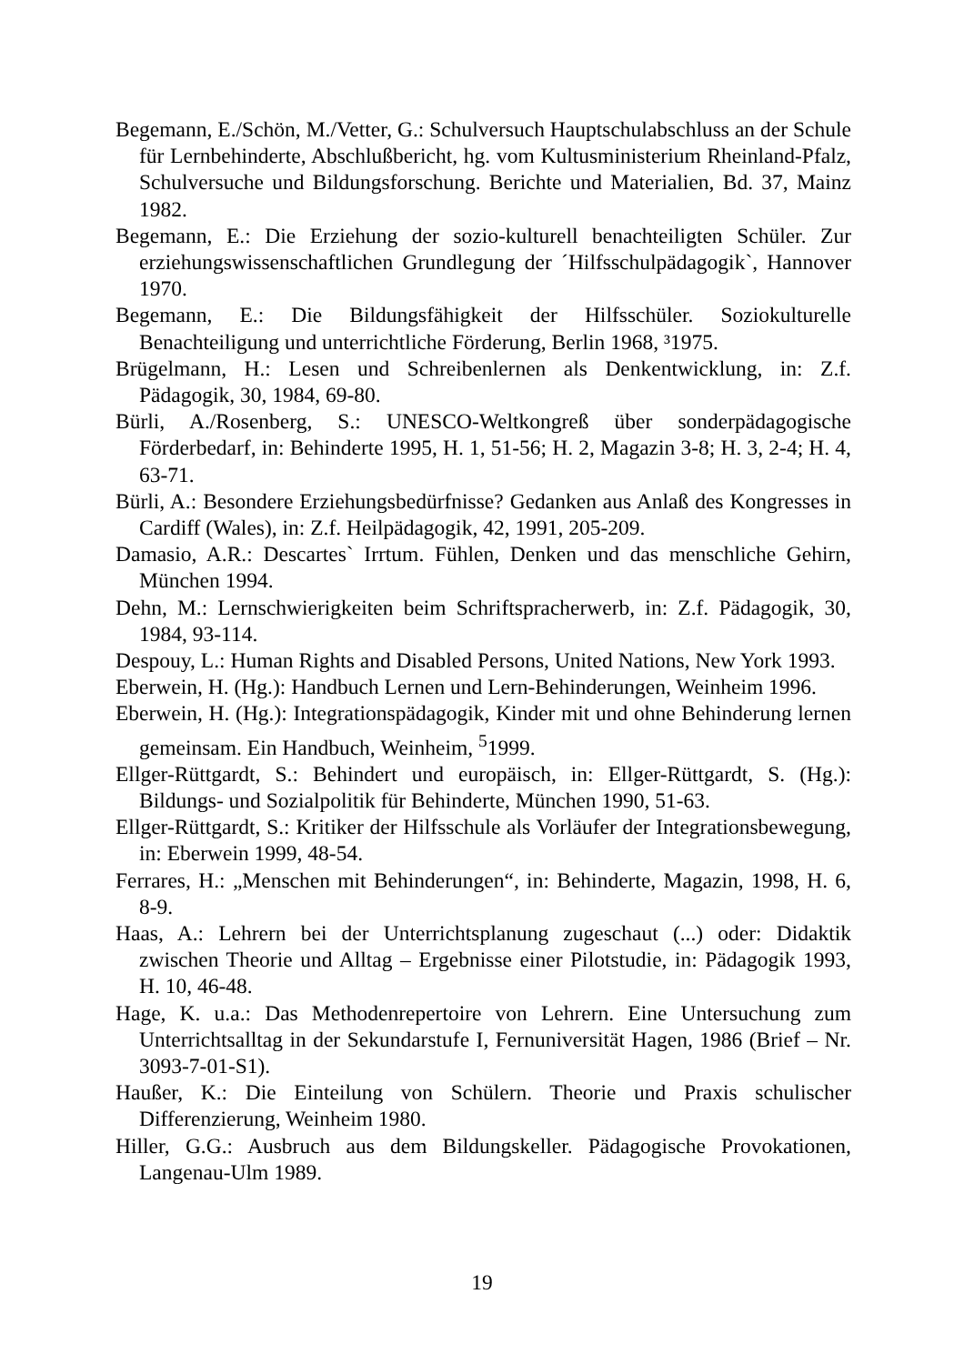Begemann, E./Schön, M./Vetter, G.: Schulversuch Hauptschulabschluss an der Schule für Lernbehinderte, Abschlußbericht, hg. vom Kultusministerium Rheinland-Pfalz, Schulversuche und Bildungsforschung. Berichte und Materialien, Bd. 37, Mainz 1982.
Begemann, E.: Die Erziehung der sozio-kulturell benachteiligten Schüler. Zur erziehungswissenschaftlichen Grundlegung der ´Hilfsschulpädagogik`, Hannover 1970.
Begemann, E.: Die Bildungsfähigkeit der Hilfsschüler. Soziokulturelle Benachteiligung und unterrichtliche Förderung, Berlin 1968, ³1975.
Brügelmann, H.: Lesen und Schreibenlernen als Denkentwicklung, in: Z.f. Pädagogik, 30, 1984, 69-80.
Bürli, A./Rosenberg, S.: UNESCO-Weltkongreß über sonderpädagogische Förderbedarf, in: Behinderte 1995, H. 1, 51-56; H. 2, Magazin 3-8; H. 3, 2-4; H. 4, 63-71.
Bürli, A.: Besondere Erziehungsbedürfnisse? Gedanken aus Anlaß des Kongresses in Cardiff (Wales), in: Z.f. Heilpädagogik, 42, 1991, 205-209.
Damasio, A.R.: Descartes` Irrtum. Fühlen, Denken und das menschliche Gehirn, München 1994.
Dehn, M.: Lernschwierigkeiten beim Schriftspracherwerb, in: Z.f. Pädagogik, 30, 1984, 93-114.
Despouy, L.: Human Rights and Disabled Persons, United Nations, New York 1993.
Eberwein, H. (Hg.): Handbuch Lernen und Lern-Behinderungen, Weinheim 1996.
Eberwein, H. (Hg.): Integrationspädagogik, Kinder mit und ohne Behinderung lernen gemeinsam. Ein Handbuch, Weinheim, <sup>5</sup>1999.
Ellger-Rüttgardt, S.: Behindert und europäisch, in: Ellger-Rüttgardt, S. (Hg.): Bildungs- und Sozialpolitik für Behinderte, München 1990, 51-63.
Ellger-Rüttgardt, S.: Kritiker der Hilfsschule als Vorläufer der Integrationsbewegung, in: Eberwein 1999, 48-54.
Ferrares, H.: „Menschen mit Behinderungen“, in: Behinderte, Magazin, 1998, H. 6, 8-9.
Haas, A.: Lehrern bei der Unterrichtsplanung zugeschaut (...) oder: Didaktik zwischen Theorie und Alltag – Ergebnisse einer Pilotstudie, in: Pädagogik 1993, H. 10, 46-48.
Hage, K. u.a.: Das Methodenrepertoire von Lehrern. Eine Untersuchung zum Unterrichtsalltag in der Sekundarstufe I, Fernuniversität Hagen, 1986 (Brief – Nr. 3093-7-01-S1).
Haußer, K.: Die Einteilung von Schülern. Theorie und Praxis schulischer Differenzierung, Weinheim 1980.
Hiller, G.G.: Ausbruch aus dem Bildungskeller. Pädagogische Provokationen, Langenau-Ulm 1989.
19